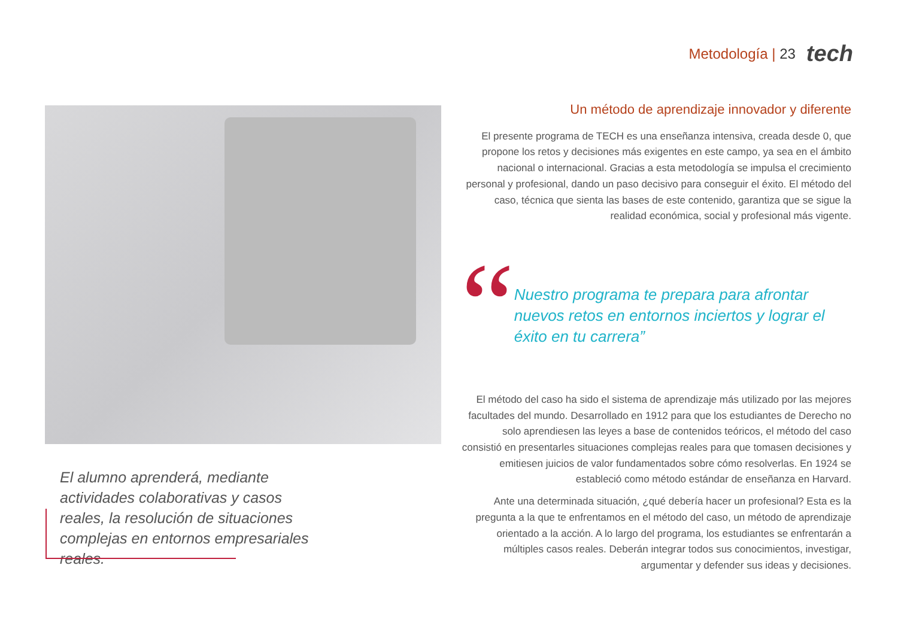Metodología | 23
tech
El alumno aprenderá, mediante actividades colaborativas y casos reales, la resolución de situaciones complejas en entornos empresariales reales.
Un método de aprendizaje innovador y diferente
El presente programa de TECH es una enseñanza intensiva, creada desde 0, que propone los retos y decisiones más exigentes en este campo, ya sea en el ámbito nacional o internacional. Gracias a esta metodología se impulsa el crecimiento personal y profesional, dando un paso decisivo para conseguir el éxito. El método del caso, técnica que sienta las bases de este contenido, garantiza que se sigue la realidad económica, social y profesional más vigente.
“
Nuestro programa te prepara para afrontar nuevos retos en entornos inciertos y lograr el éxito en tu carrera”
El método del caso ha sido el sistema de aprendizaje más utilizado por las mejores facultades del mundo. Desarrollado en 1912 para que los estudiantes de Derecho no solo aprendiesen las leyes a base de contenidos teóricos, el método del caso consistió en presentarles situaciones complejas reales para que tomasen decisiones y emitiesen juicios de valor fundamentados sobre cómo resolverlas. En 1924 se estableció como método estándar de enseñanza en Harvard.
Ante una determinada situación, ¿qué debería hacer un profesional? Esta es la pregunta a la que te enfrentamos en el método del caso, un método de aprendizaje orientado a la acción. A lo largo del programa, los estudiantes se enfrentarán a múltiples casos reales. Deberán integrar todos sus conocimientos, investigar, argumentar y defender sus ideas y decisiones.